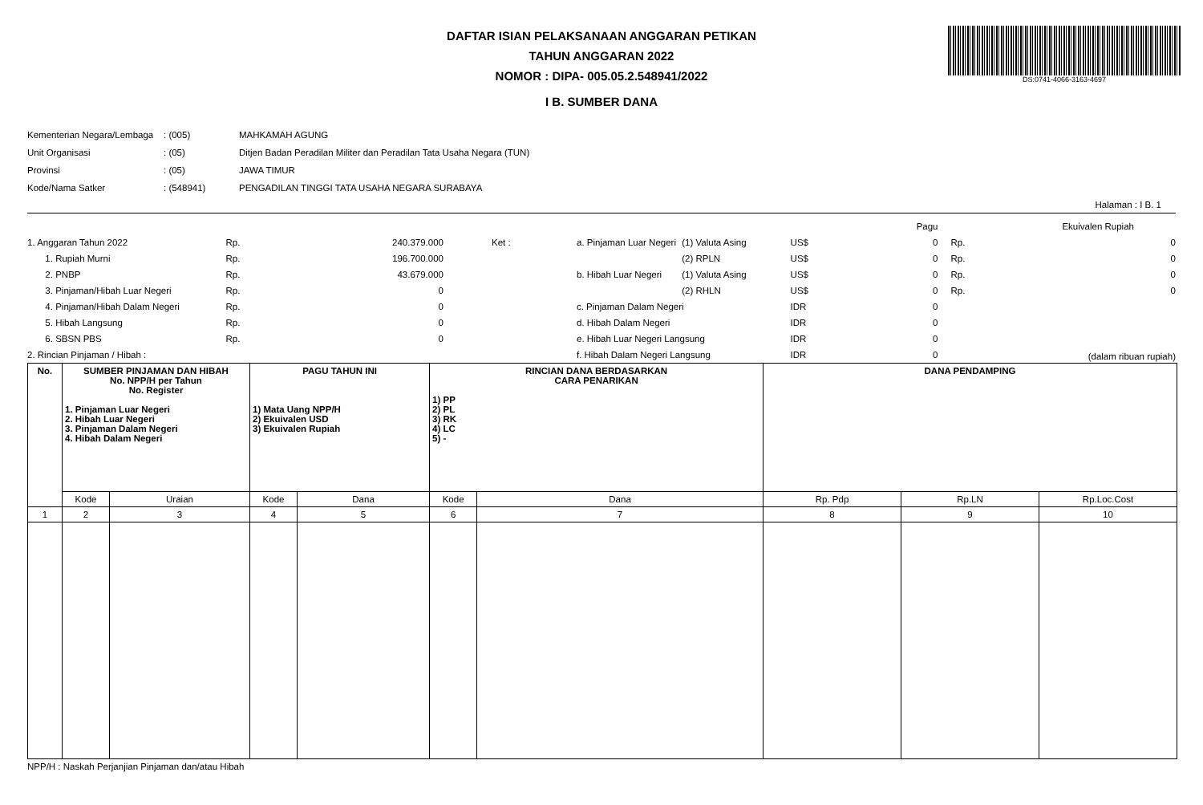DS:0741-4066-3163-4697
DAFTAR ISIAN PELAKSANAAN ANGGARAN PETIKAN
TAHUN ANGGARAN 2022
NOMOR : DIPA- 005.05.2.548941/2022
I B. SUMBER DANA
| Kementerian Negara/Lembaga | : (005) | MAHKAMAH AGUNG |
| Unit Organisasi | : (05) | Ditjen Badan Peradilan Militer dan Peradilan Tata Usaha Negara (TUN) |
| Provinsi | : (05) | JAWA TIMUR |
| Kode/Nama Satker | : (548941) | PENGADILAN TINGGI TATA USAHA NEGARA SURABAYA |
Halaman : I B. 1
| | | | | | | | Pagu | | Ekuivalen Rupiah | |
| 1. Anggaran Tahun 2022 | Rp. | 240.379.000 | Ket : | a. Pinjaman Luar Negeri | (1) Valuta Asing | US$ | 0 | Rp. | 0 | |
| 1. Rupiah Murni | Rp. | 196.700.000 | | | (2) RPLN | US$ | 0 | Rp. | 0 | |
| 2. PNBP | Rp. | 43.679.000 | | b. Hibah Luar Negeri | (1) Valuta Asing | US$ | 0 | Rp. | 0 | |
| 3. Pinjaman/Hibah Luar Negeri | Rp. | 0 | | | (2) RHLN | US$ | 0 | Rp. | 0 | |
| 4. Pinjaman/Hibah Dalam Negeri | Rp. | 0 | | c. Pinjaman Dalam Negeri | | IDR | 0 | | | |
| 5. Hibah Langsung | Rp. | 0 | | d. Hibah Dalam Negeri | | IDR | 0 | | | |
| 6. SBSN PBS | Rp. | 0 | | e. Hibah Luar Negeri Langsung | | IDR | 0 | | | |
| 2. Rincian Pinjaman / Hibah : | | | | f. Hibah Dalam Negeri Langsung | | IDR | 0 | | (dalam ribuan rupiah) | |
| No. | SUMBER PINJAMAN DAN HIBAH No. NPP/H per Tahun No. Register 1. Pinjaman Luar Negeri 2. Hibah Luar Negeri 3. Pinjaman Dalam Negeri 4. Hibah Dalam Negeri | | PAGU TAHUN INI 1) Mata Uang NPP/H 2) Ekuivalen USD 3) Ekuivalen Rupiah | | RINCIAN DANA BERDASARKAN CARA PENARIKAN 1) PP 2) PL 3) RK 4) LC 5) - | | DANA PENDAMPING | | |
| --- | --- | --- | --- | --- | --- | --- | --- | --- | --- |
| | Kode | Uraian | Kode | Dana | Kode | Dana | Rp. Pdp | Rp.LN | Rp.Loc.Cost |
| 1 | 2 | 3 | 4 | 5 | 6 | 7 | 8 | 9 | 10 |
NPP/H : Naskah Perjanjian Pinjaman dan/atau Hibah